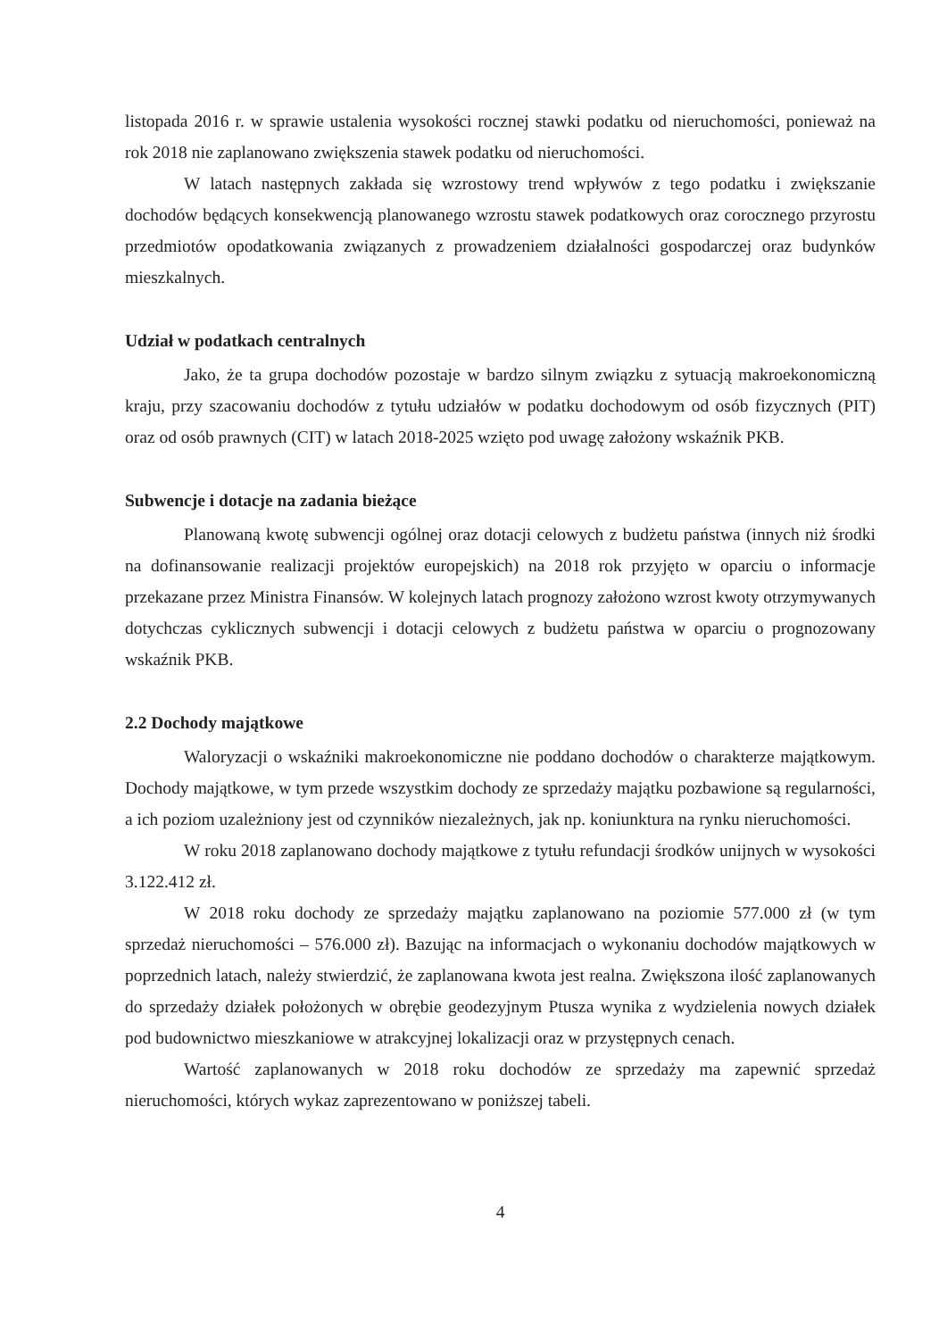listopada 2016 r. w sprawie ustalenia wysokości rocznej stawki podatku od nieruchomości, ponieważ na rok 2018 nie zaplanowano zwiększenia stawek podatku od nieruchomości.
W latach następnych zakłada się wzrostowy trend wpływów z tego podatku i zwiększanie dochodów będących konsekwencją planowanego wzrostu stawek podatkowych oraz corocznego przyrostu przedmiotów opodatkowania związanych z prowadzeniem działalności gospodarczej oraz budynków mieszkalnych.
Udział w podatkach centralnych
Jako, że ta grupa dochodów pozostaje w bardzo silnym związku z sytuacją makroekonomiczną kraju, przy szacowaniu dochodów z tytułu udziałów w podatku dochodowym od osób fizycznych (PIT) oraz od osób prawnych (CIT) w latach 2018-2025 wzięto pod uwagę założony wskaźnik PKB.
Subwencje i dotacje na zadania bieżące
Planowaną kwotę subwencji ogólnej oraz dotacji celowych z budżetu państwa (innych niż środki na dofinansowanie realizacji projektów europejskich) na 2018 rok przyjęto w oparciu o informacje przekazane przez Ministra Finansów. W kolejnych latach prognozy założono wzrost kwoty otrzymywanych dotychczas cyklicznych subwencji i dotacji celowych z budżetu państwa w oparciu o prognozowany wskaźnik PKB.
2.2 Dochody majątkowe
Waloryzacji o wskaźniki makroekonomiczne nie poddano dochodów o charakterze majątkowym. Dochody majątkowe, w tym przede wszystkim dochody ze sprzedaży majątku pozbawione są regularności, a ich poziom uzależniony jest od czynników niezależnych, jak np. koniunktura na rynku nieruchomości.
W roku 2018 zaplanowano dochody majątkowe z tytułu refundacji środków unijnych w wysokości 3.122.412 zł.
W 2018 roku dochody ze sprzedaży majątku zaplanowano na poziomie 577.000 zł (w tym sprzedaż nieruchomości – 576.000 zł). Bazując na informacjach o wykonaniu dochodów majątkowych w poprzednich latach, należy stwierdzić, że zaplanowana kwota jest realna. Zwiększona ilość zaplanowanych do sprzedaży działek położonych w obrębie geodezyjnym Ptusza wynika z wydzielenia nowych działek pod budownictwo mieszkaniowe w atrakcyjnej lokalizacji oraz w przystępnych cenach.
Wartość zaplanowanych w 2018 roku dochodów ze sprzedaży ma zapewnić sprzedaż nieruchomości, których wykaz zaprezentowano w poniższej tabeli.
4